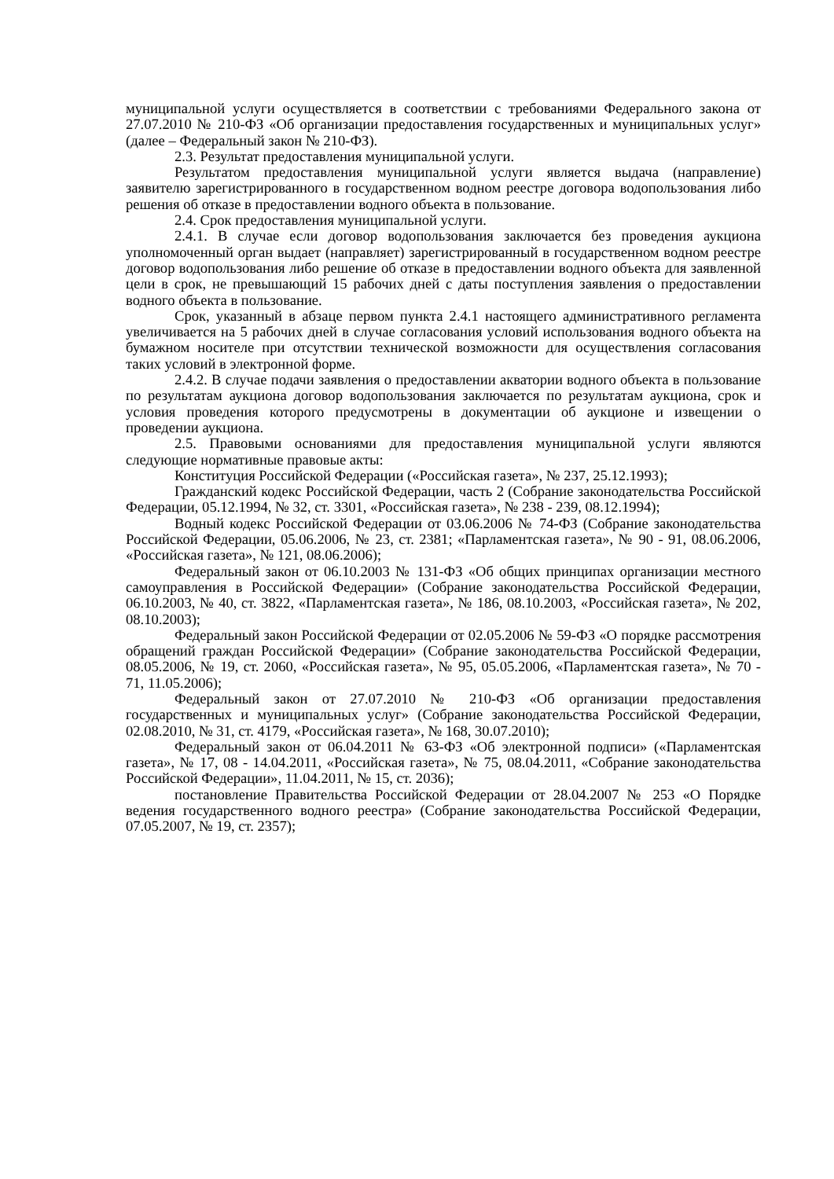муниципальной услуги осуществляется в соответствии с требованиями Федерального закона от 27.07.2010 № 210-ФЗ «Об организации предоставления государственных и муниципальных услуг» (далее – Федеральный закон № 210-ФЗ).
2.3. Результат предоставления муниципальной услуги.
Результатом предоставления муниципальной услуги является выдача (направление) заявителю зарегистрированного в государственном водном реестре договора водопользования либо решения об отказе в предоставлении водного объекта в пользование.
2.4. Срок предоставления муниципальной услуги.
2.4.1. В случае если договор водопользования заключается без проведения аукциона уполномоченный орган выдает (направляет) зарегистрированный в государственном водном реестре договор водопользования либо решение об отказе в предоставлении водного объекта для заявленной цели в срок, не превышающий 15 рабочих дней с даты поступления заявления о предоставлении водного объекта в пользование.
Срок, указанный в абзаце первом пункта 2.4.1 настоящего административного регламента увеличивается на 5 рабочих дней в случае согласования условий использования водного объекта на бумажном носителе при отсутствии технической возможности для осуществления согласования таких условий в электронной форме.
2.4.2. В случае подачи заявления о предоставлении акватории водного объекта в пользование по результатам аукциона договор водопользования заключается по результатам аукциона, срок и условия проведения которого предусмотрены в документации об аукционе и извещении о проведении аукциона.
2.5. Правовыми основаниями для предоставления муниципальной услуги являются следующие нормативные правовые акты:
Конституция Российской Федерации («Российская газета», № 237, 25.12.1993);
Гражданский кодекс Российской Федерации, часть 2 (Собрание законодательства Российской Федерации, 05.12.1994, № 32, ст. 3301, «Российская газета», № 238 - 239, 08.12.1994);
Водный кодекс Российской Федерации от 03.06.2006 № 74-ФЗ (Собрание законодательства Российской Федерации, 05.06.2006, № 23, ст. 2381; «Парламентская газета», № 90 - 91, 08.06.2006, «Российская газета», № 121, 08.06.2006);
Федеральный закон от 06.10.2003 № 131-ФЗ «Об общих принципах организации местного самоуправления в Российской Федерации» (Собрание законодательства Российской Федерации, 06.10.2003, № 40, ст. 3822, «Парламентская газета», № 186, 08.10.2003, «Российская газета», № 202, 08.10.2003);
Федеральный закон Российской Федерации от 02.05.2006 № 59-ФЗ «О порядке рассмотрения обращений граждан Российской Федерации» (Собрание законодательства Российской Федерации, 08.05.2006, № 19, ст. 2060, «Российская газета», № 95, 05.05.2006, «Парламентская газета», № 70 - 71, 11.05.2006);
Федеральный закон от 27.07.2010 № 210-ФЗ «Об организации предоставления государственных и муниципальных услуг» (Собрание законодательства Российской Федерации, 02.08.2010, № 31, ст. 4179, «Российская газета», № 168, 30.07.2010);
Федеральный закон от 06.04.2011 № 63-ФЗ «Об электронной подписи» («Парламентская газета», № 17, 08 - 14.04.2011, «Российская газета», № 75, 08.04.2011, «Собрание законодательства Российской Федерации», 11.04.2011, № 15, ст. 2036);
постановление Правительства Российской Федерации от 28.04.2007 № 253 «О Порядке ведения государственного водного реестра» (Собрание законодательства Российской Федерации, 07.05.2007, № 19, ст. 2357);